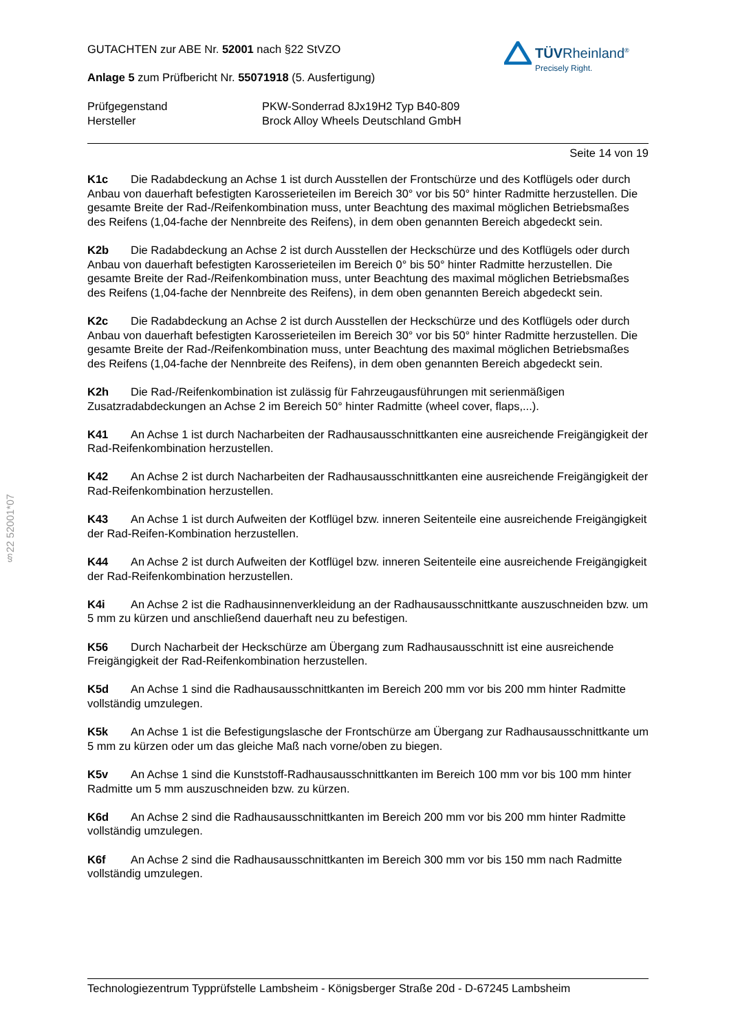GUTACHTEN zur ABE Nr. 52001 nach §22 StVZO
Anlage 5 zum Prüfbericht Nr. 55071918 (5. Ausfertigung)
Prüfgegenstand
Hersteller
PKW-Sonderrad 8Jx19H2 Typ B40-809
Brock Alloy Wheels Deutschland GmbH
Seite 14 von 19
TÜVRheinland<sup>®</sup>
Precisely Right.
§22 52001*07
K1c Die Radabdeckung an Achse 1 ist durch Ausstellen der Frontschürze und des Kotflügels oder durch Anbau von dauerhaft befestigten Karosserieteilen im Bereich 30° vor bis 50° hinter Radmitte herzustellen. Die gesamte Breite der Rad-/Reifenkombination muss, unter Beachtung des maximal möglichen Betriebsmaßes des Reifens (1,04-fache der Nennbreite des Reifens), in dem oben genannten Bereich abgedeckt sein.
K2b Die Radabdeckung an Achse 2 ist durch Ausstellen der Heckschürze und des Kotflügels oder durch Anbau von dauerhaft befestigten Karosserieteilen im Bereich 0° bis 50° hinter Radmitte herzustellen. Die gesamte Breite der Rad-/Reifenkombination muss, unter Beachtung des maximal möglichen Betriebsmaßes des Reifens (1,04-fache der Nennbreite des Reifens), in dem oben genannten Bereich abgedeckt sein.
K2c Die Radabdeckung an Achse 2 ist durch Ausstellen der Heckschürze und des Kotflügels oder durch Anbau von dauerhaft befestigten Karosserieteilen im Bereich 30° vor bis 50° hinter Radmitte herzustellen. Die gesamte Breite der Rad-/Reifenkombination muss, unter Beachtung des maximal möglichen Betriebsmaßes des Reifens (1,04-fache der Nennbreite des Reifens), in dem oben genannten Bereich abgedeckt sein.
K2h Die Rad-/Reifenkombination ist zulässig für Fahrzeugausführungen mit serienmäßigen Zusatzradabdeckungen an Achse 2 im Bereich 50° hinter Radmitte (wheel cover, flaps,...).
K41 An Achse 1 ist durch Nacharbeiten der Radhausausschnittkanten eine ausreichende Freigängigkeit der Rad-Reifenkombination herzustellen.
K42 An Achse 2 ist durch Nacharbeiten der Radhausausschnittkanten eine ausreichende Freigängigkeit der Rad-Reifenkombination herzustellen.
K43 An Achse 1 ist durch Aufweiten der Kotflügel bzw. inneren Seitenteile eine ausreichende Freigängigkeit der Rad-Reifen-Kombination herzustellen.
K44 An Achse 2 ist durch Aufweiten der Kotflügel bzw. inneren Seitenteile eine ausreichende Freigängigkeit der Rad-Reifenkombination herzustellen.
K4i An Achse 2 ist die Radhausinnenverkleidung an der Radhausausschnittkante auszuschneiden bzw. um 5 mm zu kürzen und anschließend dauerhaft neu zu befestigen.
K56 Durch Nacharbeit der Heckschürze am Übergang zum Radhausausschnitt ist eine ausreichende Freigängigkeit der Rad-Reifenkombination herzustellen.
K5d An Achse 1 sind die Radhausausschnittkanten im Bereich 200 mm vor bis 200 mm hinter Radmitte vollständig umzulegen.
K5k An Achse 1 ist die Befestigungslasche der Frontschürze am Übergang zur Radhausausschnittkante um 5 mm zu kürzen oder um das gleiche Maß nach vorne/oben zu biegen.
K5v An Achse 1 sind die Kunststoff-Radhausausschnittkanten im Bereich 100 mm vor bis 100 mm hinter Radmitte um 5 mm auszuschneiden bzw. zu kürzen.
K6d An Achse 2 sind die Radhausausschnittkanten im Bereich 200 mm vor bis 200 mm hinter Radmitte vollständig umzulegen.
K6f An Achse 2 sind die Radhausausschnittkanten im Bereich 300 mm vor bis 150 mm nach Radmitte vollständig umzulegen.
Technologiezentrum Typprüfstelle Lambsheim - Königsberger Straße 20d - D-67245 Lambsheim